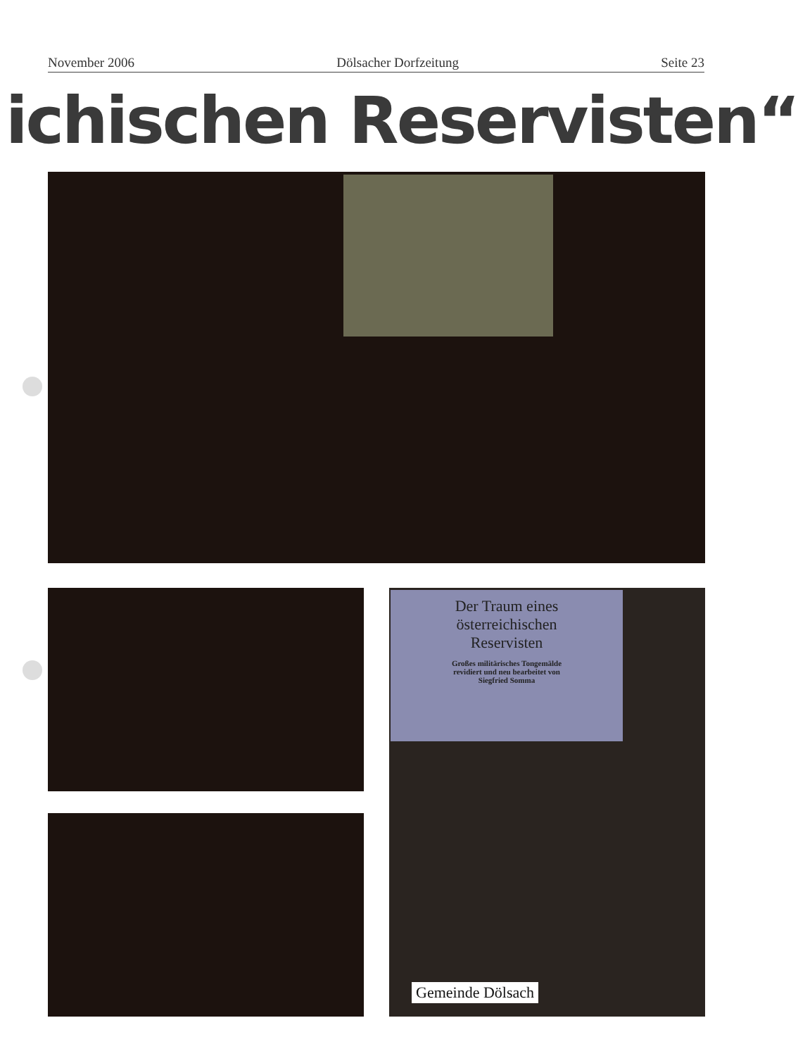November 2006 Dölsacher Dorfzeitung Seite 23
ichischen Reservisten“
Der Traum eines
österreichischen
Reservisten
Großes militärisches Tongemälde
revidiert und neu bearbeitet von
Siegfried Somma
Gemeinde Dölsach